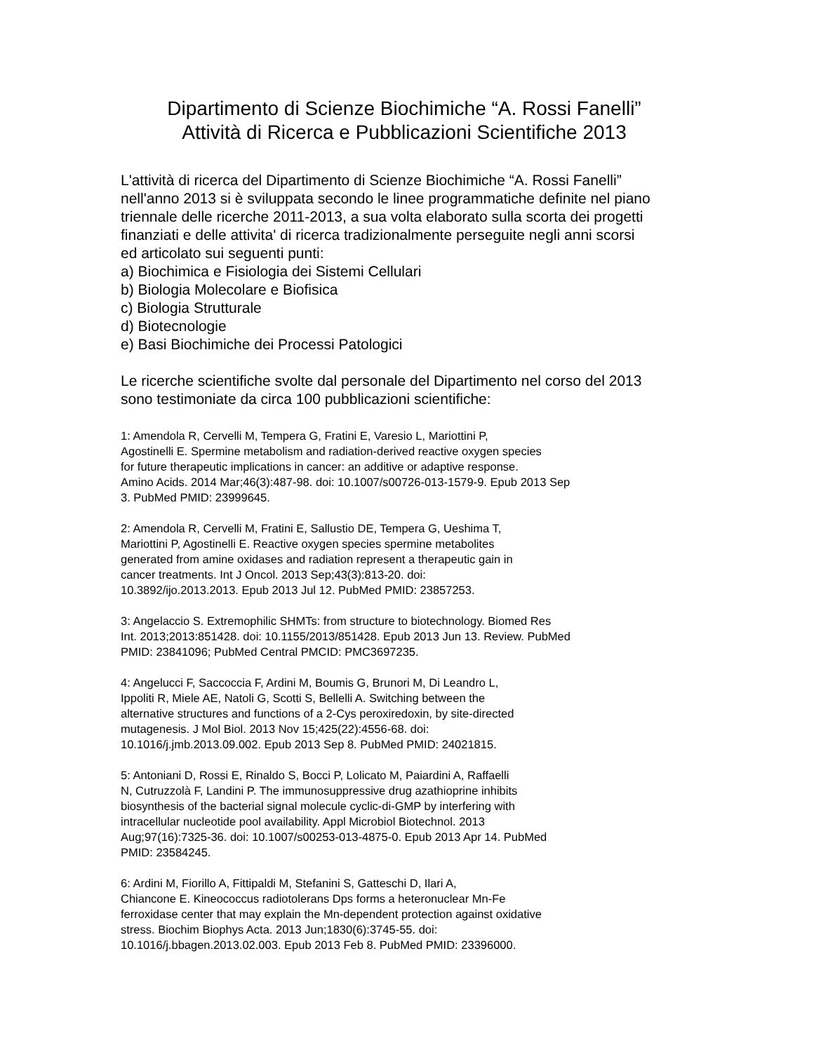Dipartimento di Scienze Biochimiche “A. Rossi Fanelli”
Attività di Ricerca e Pubblicazioni Scientifiche 2013
L'attività di ricerca del Dipartimento di Scienze Biochimiche “A. Rossi Fanelli”
nell'anno 2013 si è sviluppata secondo le linee programmatiche definite nel piano
triennale delle ricerche 2011-2013, a sua volta elaborato sulla scorta dei progetti
finanziati e delle attivita' di ricerca tradizionalmente perseguite negli anni scorsi
ed articolato sui seguenti punti:
a) Biochimica e Fisiologia dei Sistemi Cellulari
b) Biologia Molecolare e Biofisica
c) Biologia Strutturale
d) Biotecnologie
e) Basi Biochimiche dei Processi Patologici
Le ricerche scientifiche svolte dal personale del Dipartimento nel corso del 2013
sono testimoniate da circa 100 pubblicazioni scientifiche:
1: Amendola R, Cervelli M, Tempera G, Fratini E, Varesio L, Mariottini P,
Agostinelli E. Spermine metabolism and radiation-derived reactive oxygen species
for future therapeutic implications in cancer: an additive or adaptive response.
Amino Acids. 2014 Mar;46(3):487-98. doi: 10.1007/s00726-013-1579-9. Epub 2013 Sep
3. PubMed PMID: 23999645.
2: Amendola R, Cervelli M, Fratini E, Sallustio DE, Tempera G, Ueshima T,
Mariottini P, Agostinelli E. Reactive oxygen species spermine metabolites
generated from amine oxidases and radiation represent a therapeutic gain in
cancer treatments. Int J Oncol. 2013 Sep;43(3):813-20. doi:
10.3892/ijo.2013.2013. Epub 2013 Jul 12. PubMed PMID: 23857253.
3: Angelaccio S. Extremophilic SHMTs: from structure to biotechnology. Biomed Res
Int. 2013;2013:851428. doi: 10.1155/2013/851428. Epub 2013 Jun 13. Review. PubMed
PMID: 23841096; PubMed Central PMCID: PMC3697235.
4: Angelucci F, Saccoccia F, Ardini M, Boumis G, Brunori M, Di Leandro L,
Ippoliti R, Miele AE, Natoli G, Scotti S, Bellelli A. Switching between the
alternative structures and functions of a 2-Cys peroxiredoxin, by site-directed
mutagenesis. J Mol Biol. 2013 Nov 15;425(22):4556-68. doi:
10.1016/j.jmb.2013.09.002. Epub 2013 Sep 8. PubMed PMID: 24021815.
5: Antoniani D, Rossi E, Rinaldo S, Bocci P, Lolicato M, Paiardini A, Raffaelli
N, Cutruzzolà F, Landini P. The immunosuppressive drug azathioprine inhibits
biosynthesis of the bacterial signal molecule cyclic-di-GMP by interfering with
intracellular nucleotide pool availability. Appl Microbiol Biotechnol. 2013
Aug;97(16):7325-36. doi: 10.1007/s00253-013-4875-0. Epub 2013 Apr 14. PubMed
PMID: 23584245.
6: Ardini M, Fiorillo A, Fittipaldi M, Stefanini S, Gatteschi D, Ilari A,
Chiancone E. Kineococcus radiotolerans Dps forms a heteronuclear Mn-Fe
ferroxidase center that may explain the Mn-dependent protection against oxidative
stress. Biochim Biophys Acta. 2013 Jun;1830(6):3745-55. doi:
10.1016/j.bbagen.2013.02.003. Epub 2013 Feb 8. PubMed PMID: 23396000.